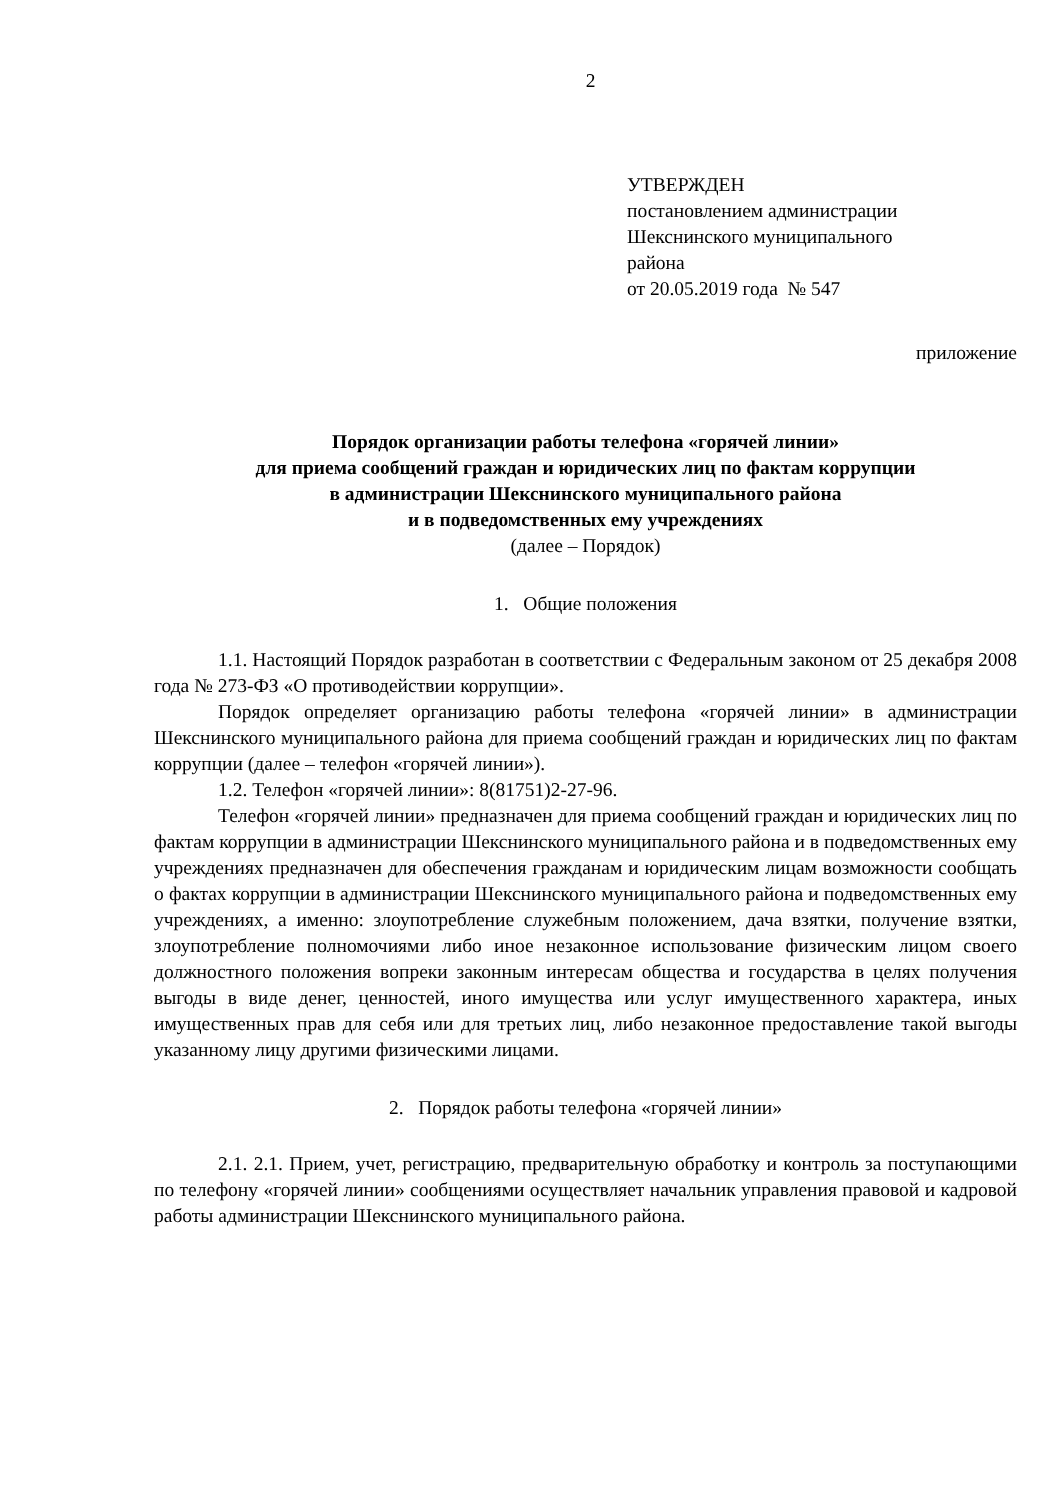2
УТВЕРЖДЕН
постановлением администрации
Шекснинского муниципального
района
от 20.05.2019 года № 547
приложение
Порядок организации работы телефона «горячей линии»
для приема сообщений граждан и юридических лиц по фактам коррупции
в администрации Шекснинского муниципального района
и в подведомственных ему учреждениях
(далее – Порядок)
1. Общие положения
1.1. Настоящий Порядок разработан в соответствии с Федеральным законом от 25 декабря 2008 года № 273-ФЗ «О противодействии коррупции».
Порядок определяет организацию работы телефона «горячей линии» в администрации Шекснинского муниципального района для приема сообщений граждан и юридических лиц по фактам коррупции (далее – телефон «горячей линии»).
1.2. Телефон «горячей линии»: 8(81751)2-27-96.
Телефон «горячей линии» предназначен для приема сообщений граждан и юридических лиц по фактам коррупции в администрации Шекснинского муниципального района и в подведомственных ему учреждениях предназначен для обеспечения гражданам и юридическим лицам возможности сообщать о фактах коррупции в администрации Шекснинского муниципального района и подведомственных ему учреждениях, а именно: злоупотребление служебным положением, дача взятки, получение взятки, злоупотребление полномочиями либо иное незаконное использование физическим лицом своего должностного положения вопреки законным интересам общества и государства в целях получения выгоды в виде денег, ценностей, иного имущества или услуг имущественного характера, иных имущественных прав для себя или для третьих лиц, либо незаконное предоставление такой выгоды указанному лицу другими физическими лицами.
2. Порядок работы телефона «горячей линии»
2.1. 2.1. Прием, учет, регистрацию, предварительную обработку и контроль за поступающими по телефону «горячей линии» сообщениями осуществляет начальник управления правовой и кадровой работы администрации Шекснинского муниципального района.